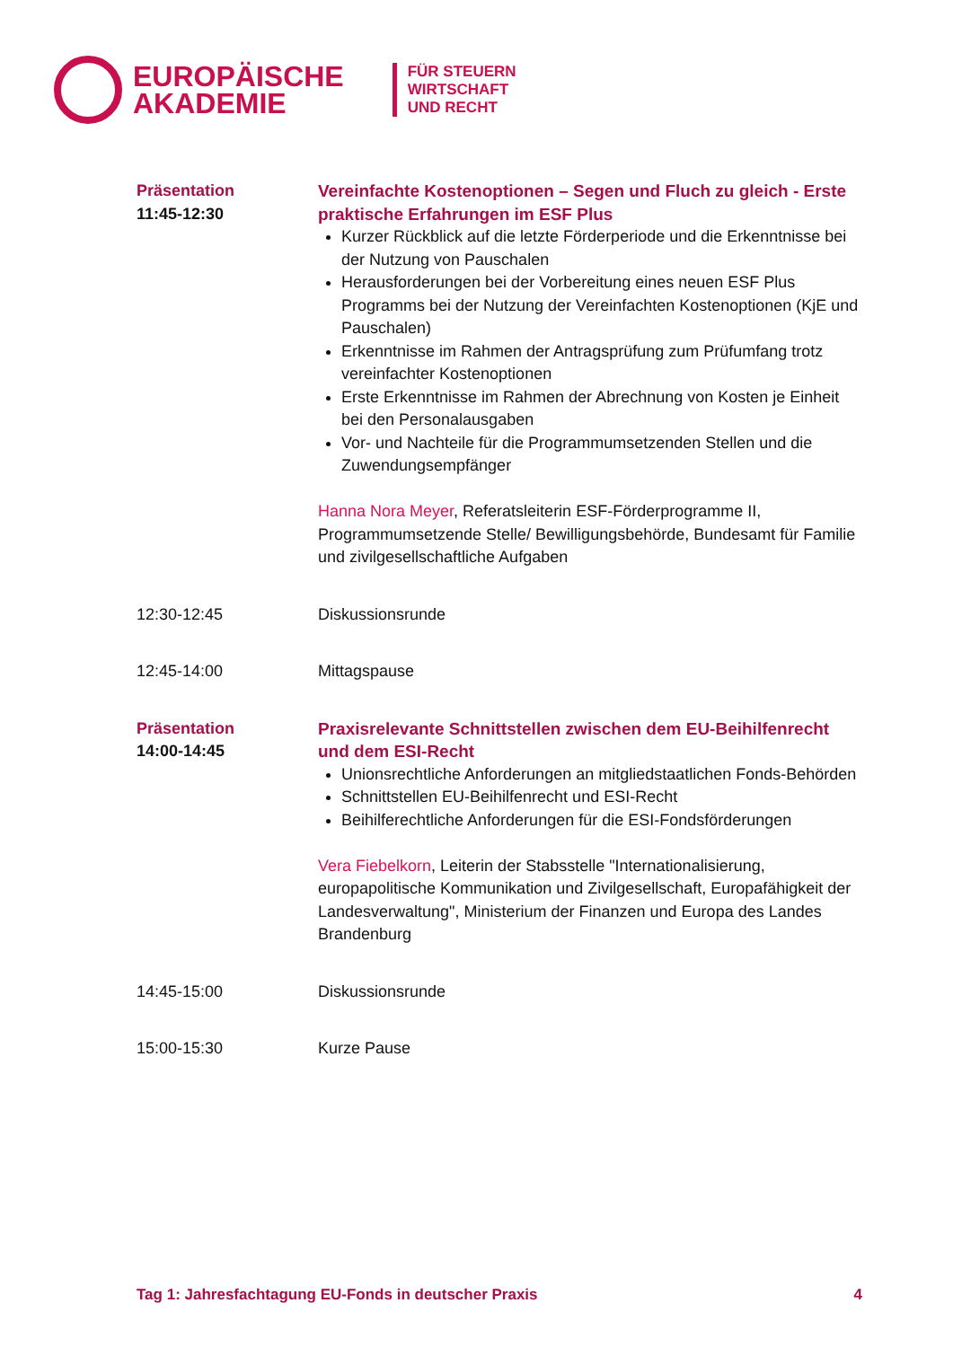EUROPÄISCHE
AKADEMIE
FÜR STEUERN
WIRTSCHAFT
UND RECHT
Präsentation
11:45-12:30
Vereinfachte Kostenoptionen – Segen und Fluch zu gleich - Erste praktische Erfahrungen im ESF Plus
Kurzer Rückblick auf die letzte Förderperiode und die Erkenntnisse bei der Nutzung von Pauschalen
Herausforderungen bei der Vorbereitung eines neuen ESF Plus Programms bei der Nutzung der Vereinfachten Kostenoptionen (KjE und Pauschalen)
Erkenntnisse im Rahmen der Antragsprüfung zum Prüfumfang trotz vereinfachter Kostenoptionen
Erste Erkenntnisse im Rahmen der Abrechnung von Kosten je Einheit bei den Personalausgaben
Vor- und Nachteile für die Programmumsetzenden Stellen und die Zuwendungsempfänger
Hanna Nora Meyer, Referatsleiterin ESF-Förderprogramme II, Programmumsetzende Stelle/ Bewilligungsbehörde, Bundesamt für Familie und zivilgesellschaftliche Aufgaben
12:30-12:45 Diskussionsrunde
12:45-14:00 Mittagspause
Präsentation
14:00-14:45
Praxisrelevante Schnittstellen zwischen dem EU-Beihilfenrecht und dem ESI-Recht
Unionsrechtliche Anforderungen an mitgliedstaatlichen Fonds-Behörden
Schnittstellen EU-Beihilfenrecht und ESI-Recht
Beihilferechtliche Anforderungen für die ESI-Fondsförderungen
Vera Fiebelkorn, Leiterin der Stabsstelle "Internationalisierung, europapolitische Kommunikation und Zivilgesellschaft, Europafähigkeit der Landesverwaltung", Ministerium der Finanzen und Europa des Landes Brandenburg
14:45-15:00 Diskussionsrunde
15:00-15:30 Kurze Pause
Tag 1: Jahresfachtagung EU-Fonds in deutscher Praxis 4